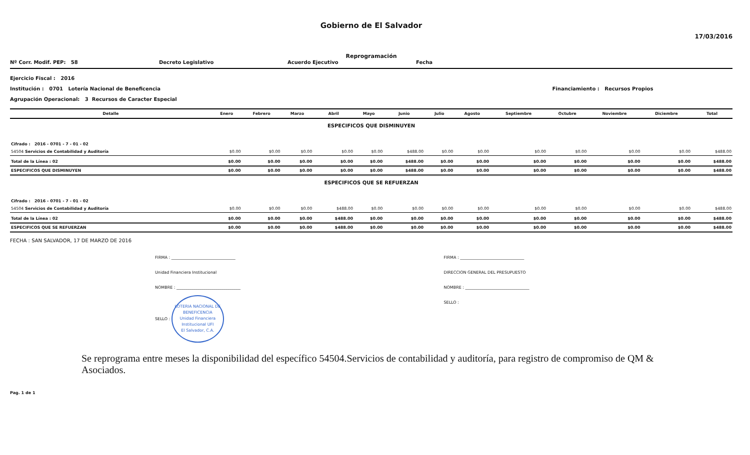Gobierno de El Salvador
17/03/2016
Reprogramación
Nº Corr. Modif. PEP: 58 Decreto Legislativo Acuerdo Ejecutivo Fecha
Ejercicio Fiscal : 2016
Institución : 0701 Lotería Nacional de Beneficencia Financiamiento : Recursos Propios
Agrupación Operacional: 3 Recursos de Caracter Especial
| Detalle | Enero | Febrero | Marzo | Abril | Mayo | Junio | Julio | Agosto | Septiembre | Octubre | Noviembre | Diciembre | Total |
| --- | --- | --- | --- | --- | --- | --- | --- | --- | --- | --- | --- | --- | --- |
| ESPECIFICOS QUE DISMINUYEN | | | | | | | | | | | | | |
| Cifrado : 2016 - 0701 - 7 - 01 - 02 | | | | | | | | | | | | | |
| 54504 Servicios de Contabilidad y Auditoría | $0.00 | $0.00 | $0.00 | $0.00 | $0.00 | $488.00 | $0.00 | $0.00 | $0.00 | $0.00 | $0.00 | $0.00 | $488.00 |
| Total de la Línea : 02 | $0.00 | $0.00 | $0.00 | $0.00 | $0.00 | $488.00 | $0.00 | $0.00 | $0.00 | $0.00 | $0.00 | $0.00 | $488.00 |
| ESPECIFICOS QUE DISMINUYEN | $0.00 | $0.00 | $0.00 | $0.00 | $0.00 | $488.00 | $0.00 | $0.00 | $0.00 | $0.00 | $0.00 | $0.00 | $488.00 |
| ESPECIFICOS QUE SE REFUERZAN | | | | | | | | | | | | | |
| Cifrado : 2016 - 0701 - 7 - 01 - 02 | | | | | | | | | | | | | |
| 54504 Servicios de Contabilidad y Auditoría | $0.00 | $0.00 | $0.00 | $488.00 | $0.00 | $0.00 | $0.00 | $0.00 | $0.00 | $0.00 | $0.00 | $0.00 | $488.00 |
| Total de la Línea : 02 | $0.00 | $0.00 | $0.00 | $488.00 | $0.00 | $0.00 | $0.00 | $0.00 | $0.00 | $0.00 | $0.00 | $0.00 | $488.00 |
| ESPECIFICOS QUE SE REFUERZAN | $0.00 | $0.00 | $0.00 | $488.00 | $0.00 | $0.00 | $0.00 | $0.00 | $0.00 | $0.00 | $0.00 | $0.00 | $488.00 |
FECHA : SAN SALVADOR, 17 DE MARZO DE 2016
FIRMA : ________________________________
Unidad Financiera Institucional
NOMBRE : ________________________________
SELLO : LOTERIA NACIONAL DE BENEFICENCIA
Unidad Financiera Institucional UFI
El Salvador, C.A.
FIRMA : ________________________________
DIRECCION GENERAL DEL PRESUPUESTO
NOMBRE : ________________________________
SELLO :
Se reprograma entre meses la disponibilidad del específico 54504.Servicios de contabilidad y auditoría, para registro de compromiso de QM & Asociados.
Pag. 1 de 1